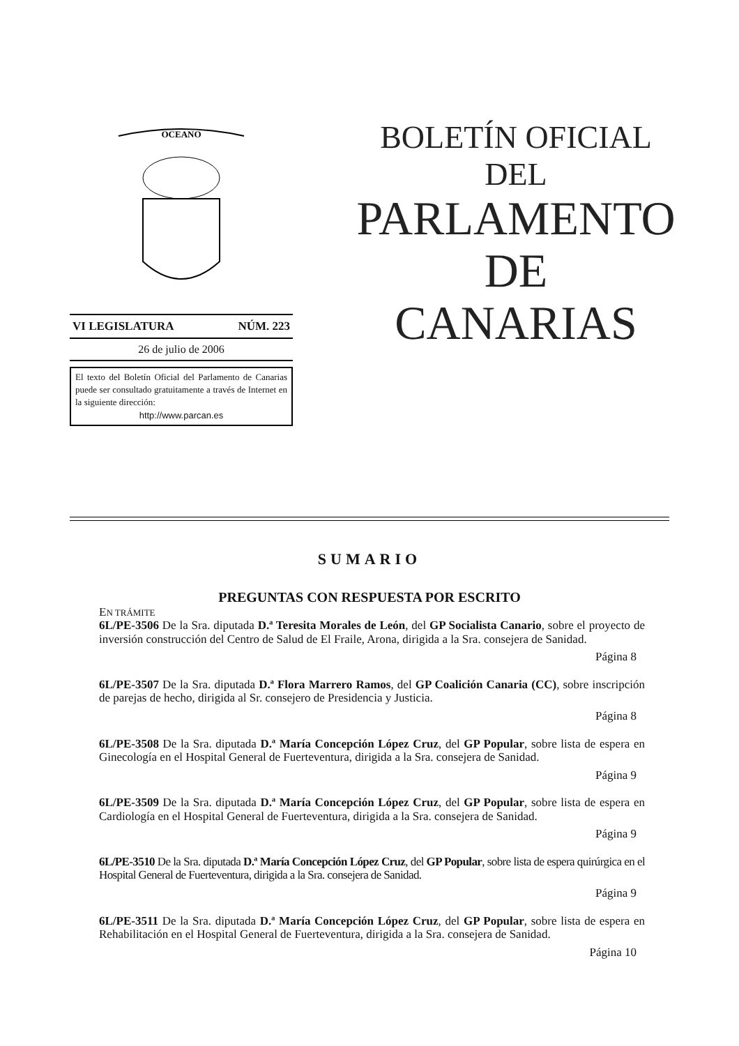OCEANO
VI LEGISLATURA NÚM. 223
26 de julio de 2006
El texto del Boletín Oficial del Parlamento de Canarias puede ser consultado gratuitamente a través de Internet en la siguiente dirección:
http://www.parcan.es
BOLETÍN OFICIAL
DEL
PARLAMENTO
DE
CANARIAS
SUMARIO
PREGUNTAS CON RESPUESTA POR ESCRITO
EN TRÁMITE
6L/PE-3506 De la Sra. diputada D.ª Teresita Morales de León, del GP Socialista Canario, sobre el proyecto de inversión construcción del Centro de Salud de El Fraile, Arona, dirigida a la Sra. consejera de Sanidad.
Página 8
6L/PE-3507 De la Sra. diputada D.ª Flora Marrero Ramos, del GP Coalición Canaria (CC), sobre inscripción de parejas de hecho, dirigida al Sr. consejero de Presidencia y Justicia.
Página 8
6L/PE-3508 De la Sra. diputada D.ª María Concepción López Cruz, del GP Popular, sobre lista de espera en Ginecología en el Hospital General de Fuerteventura, dirigida a la Sra. consejera de Sanidad.
Página 9
6L/PE-3509 De la Sra. diputada D.ª María Concepción López Cruz, del GP Popular, sobre lista de espera en Cardiología en el Hospital General de Fuerteventura, dirigida a la Sra. consejera de Sanidad.
Página 9
6L/PE-3510 De la Sra. diputada D.ª María Concepción López Cruz, del GP Popular, sobre lista de espera quirúrgica en el Hospital General de Fuerteventura, dirigida a la Sra. consejera de Sanidad.
Página 9
6L/PE-3511 De la Sra. diputada D.ª María Concepción López Cruz, del GP Popular, sobre lista de espera en Rehabilitación en el Hospital General de Fuerteventura, dirigida a la Sra. consejera de Sanidad.
Página 10